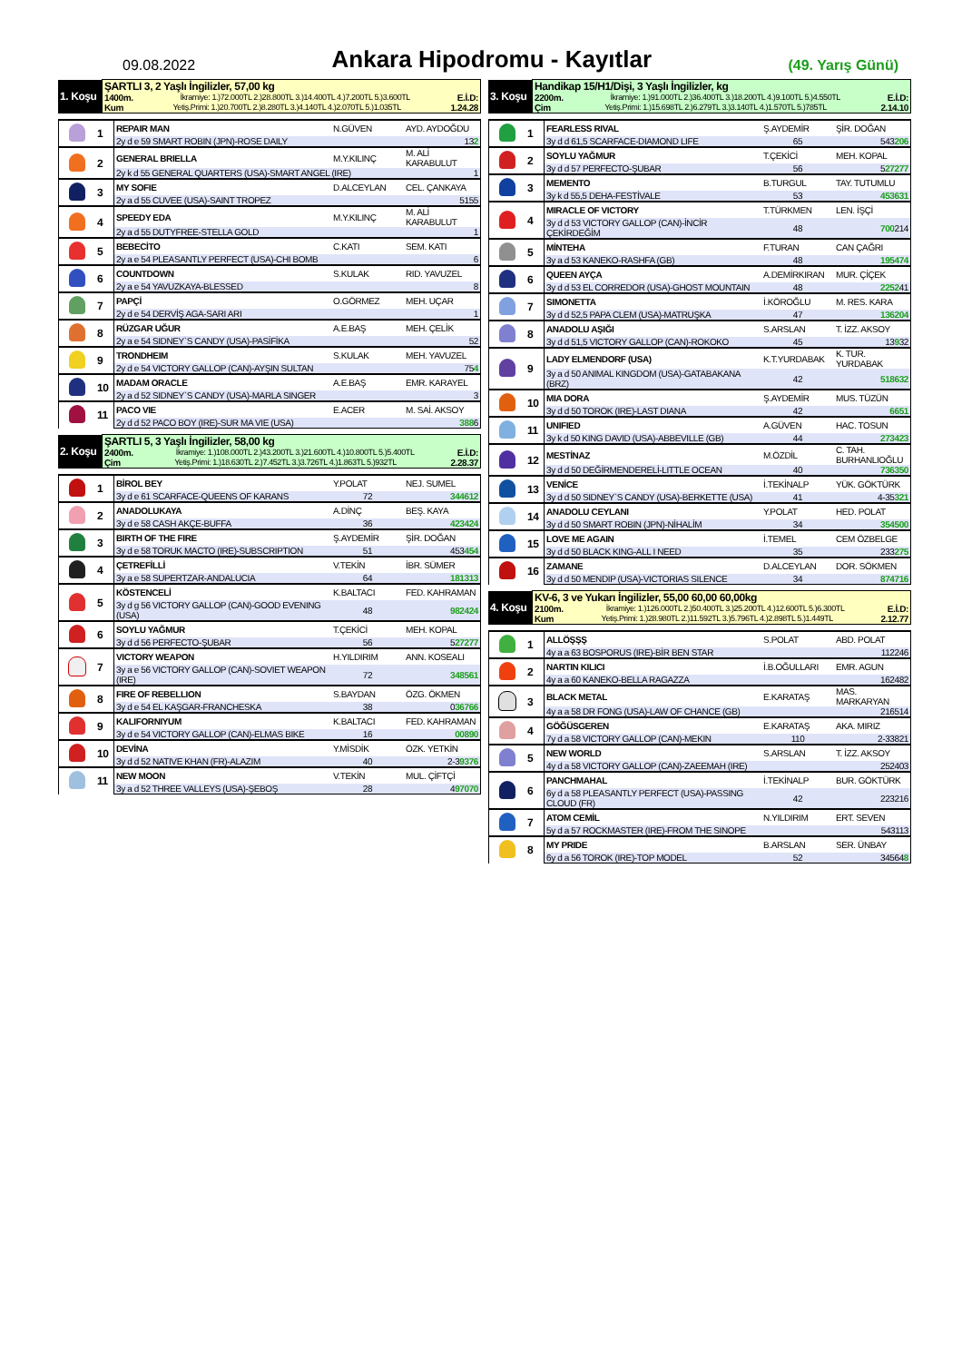09.08.2022
Ankara Hipodromu - Kayıtlar
(49. Yarış Günü)
| 1. Koşu | ŞARTLI 3, 2 Yaşlı İngilizler, 57,00 kg 1400m. İkramiye: 1.)72.000TL 2.)28.800TL 3.)14.400TL 4.)7.200TL 5.)3.600TL E.İ.D: Kum Yetiş.Primi: 1.)20.700TL 2.)8.280TL 3.)4.140TL 4.)2.070TL 5.)1.035TL 1.24.28 |
| | 1 | REPAIR MAN | N.GÜVEN | AYD. AYDOĞDU |
| | | 2y d e 59 SMART ROBIN (JPN)-ROSE DAILY | | 13 2 |
| | 2 | GENERAL BRIELLA | M.Y.KILINÇ | M. ALİ KARABULUT |
| | | 2y k d 55 GENERAL QUARTERS (USA)-SMART ANGEL (IRE) | | 1 |
| | 3 | MY SOFIE | D.ALCEYLAN | CEL. ÇANKAYA |
| | | 2y a d 55 CUVEE (USA)-SAINT TROPEZ | | 5155 |
| | 4 | SPEEDY EDA | M.Y.KILINÇ | M. ALİ KARABULUT |
| | | 2y a d 55 DUTYFREE-STELLA GOLD | | 1 |
| | 5 | BEBECİTO | C.KATI | SEM. KATI |
| | | 2y a e 54 PLEASANTLY PERFECT (USA)-CHI BOMB | | 6 |
| | 6 | COUNTDOWN | S.KULAK | RID. YAVUZEL |
| | | 2y a e 54 YAVUZKAYA-BLESSED | | 8 |
| | 7 | PAPÇİ | O.GÖRMEZ | MEH. UÇAR |
| | | 2y d e 54 DERVİŞ AGA-SARI ARI | | 1 |
| | 8 | RÜZGAR UĞUR | A.E.BAŞ | MEH. ÇELİK |
| | | 2y a e 54 SIDNEY`S CANDY (USA)-PASİFİKA | | 52 |
| | 9 | TRONDHEIM | S.KULAK | MEH. YAVUZEL |
| | | 2y d e 54 VICTORY GALLOP (CAN)-AYŞIN SULTAN | | 75 4 |
| | 10 | MADAM ORACLE | A.E.BAŞ | EMR. KARAYEL |
| | | 2y a d 52 SIDNEY`S CANDY (USA)-MARLA SINGER | | 3 |
| | 11 | PACO VIE | E.ACER | M. SAİ. AKSOY |
| | | 2y d d 52 PACO BOY (IRE)-SUR MA VIE (USA) | | 388 6 |
| 2. Koşu | ŞARTLI 5, 3 Yaşlı İngilizler, 58,00 kg 2400m. İkramiye: 1.)108.000TL 2.)43.200TL 3.)21.600TL 4.)10.800TL 5.)5.400TL E.İ.D: Çim Yetiş.Primi: 1.)18.630TL 2.)7.452TL 3.)3.726TL 4.)1.863TL 5.)932TL 2.28.37 |
| | 1 | BİROL BEY | Y.POLAT | NEJ. SUMEL |
| | | 3y d e 61 SCARFACE-QUEENS OF KARANS | 72 | 344612 |
| | 2 | ANADOLUKAYA | A.DİNÇ | BEŞ. KAYA |
| | | 3y d e 58 CASH AKÇE-BUFFA | 36 | 423424 |
| | 3 | BIRTH OF THE FIRE | Ş.AYDEMİR | ŞİR. DOĞAN |
| | | 3y d e 58 TORUK MACTO (IRE)-SUBSCRIPTION | 51 | 453 454 |
| | 4 | ÇETREFİLLİ | V.TEKİN | İBR. SÜMER |
| | | 3y a e 58 SUPERTZAR-ANDALUCIA | 64 | 181313 |
| | 5 | KÖSTENCELİ | K.BALTACI | FED. KAHRAMAN |
| | | 3y d g 56 VICTORY GALLOP (CAN)-GOOD EVENING (USA) | 48 | 982424 |
| | 6 | SOYLU YAĞMUR | T.ÇEKİCİ | MEH. KOPAL |
| | | 3y d d 56 PERFECTO-ŞUBAR | 56 | 5 27277 |
| | 7 | VICTORY WEAPON | H.YILDIRIM | ANN. KOSEALI |
| | | 3y a e 56 VICTORY GALLOP (CAN)-SOVIET WEAPON (IRE) | 72 | 348561 |
| | 8 | FIRE OF REBELLION | S.BAYDAN | ÖZG. ÖKMEN |
| | | 3y d e 54 EL KAŞGAR-FRANCHESKA | 38 | 0 36766 |
| | 9 | KALIFORNIYUM | K.BALTACI | FED. KAHRAMAN |
| | | 3y d e 54 VICTORY GALLOP (CAN)-ELMAS BIKE | 16 | 00890 |
| | 10 | DEVİNA | Y.MİSDİK | ÖZK. YETKİN |
| | | 3y d d 52 NATIVE KHAN (FR)-ALAZIM | 40 | 2-3 9376 |
| | 11 | NEW MOON | V.TEKİN | MUL. ÇİFTÇİ |
| | | 3y a d 52 THREE VALLEYS (USA)-ŞEBOŞ | 28 | 4 97070 |
| 3. Koşu | Handikap 15/H1/Dişi, 3 Yaşlı İngilizler, kg 2200m. İkramiye: 1.)91.000TL 2.)36.400TL 3.)18.200TL 4.)9.100TL 5.)4.550TL E.İ.D: Çim Yetiş.Primi: 1.)15.698TL 2.)6.279TL 3.)3.140TL 4.)1.570TL 5.)785TL 2.14.10 |
| | 1 | FEARLESS RIVAL | Ş.AYDEMİR | ŞİR. DOĞAN |
| | | 3y d d 61,5 SCARFACE-DIAMOND LIFE | 65 | 543 206 |
| | 2 | SOYLU YAĞMUR | T.ÇEKİCİ | MEH. KOPAL |
| | | 3y d d 57 PERFECTO-ŞUBAR | 56 | 5 27277 |
| | 3 | MEMENTO | B.TURGUL | TAY. TUTUMLU |
| | | 3y k d 55,5 DEHA-FESTİVALE | 53 | 453631 |
| | 4 | MIRACLE OF VICTORY | T.TÜRKMEN | LEN. İŞÇİ |
| | | 3y d d 53 VICTORY GALLOP (CAN)-İNCİR ÇEKİRDEĞİM | 48 | 700 214 |
| | 5 | MİNTEHA | F.TURAN | CAN ÇAĞRI |
| | | 3y a d 53 KANEKO-RASHFA (GB) | 48 | 195474 |
| | 6 | QUEEN AYÇA | A.DEMİRKIRAN | MUR. ÇİÇEK |
| | | 3y d d 53 EL CORREDOR (USA)-GHOST MOUNTAIN | 48 | 2252 41 |
| | 7 | SIMONETTA | İ.KÖROĞLU | M. RES. KARA |
| | | 3y d d 52,5 PAPA CLEM (USA)-MATRUŞKA | 47 | 136204 |
| | 8 | ANADOLU AŞIĞI | S.ARSLAN | T. İZZ. AKSOY |
| | | 3y d d 51,5 VICTORY GALLOP (CAN)-ROKOKO | 45 | 13 9 32 |
| | 9 | LADY ELMENDORF (USA) | K.T.YURDABAK | K. TUR. YURDABAK |
| | | 3y a d 50 ANIMAL KINGDOM (USA)-GATABAKANA (BRZ) | 42 | 518632 |
| | 10 | MIA DORA | Ş.AYDEMİR | MUS. TÜZÜN |
| | | 3y d d 50 TOROK (IRE)-LAST DIANA | 42 | 6651 |
| | 11 | UNIFIED | A.GÜVEN | HAC. TOSUN |
| | | 3y k d 50 KING DAVID (USA)-ABBEVILLE (GB) | 44 | 273423 |
| | 12 | MESTİNAZ | M.ÖZDİL | C. TAH. BURHANLIOĞLU |
| | | 3y d d 50 DEĞİRMENDERELİ-LITTLE OCEAN | 40 | 736350 |
| | 13 | VENİCE | İ.TEKİNALP | YÜK. GÖKTÜRK |
| | | 3y d d 50 SIDNEY`S CANDY (USA)-BERKETTE (USA) | 41 | 4-35 321 |
| | 14 | ANADOLU CEYLANI | Y.POLAT | HED. POLAT |
| | | 3y d d 50 SMART ROBIN (JPN)-NİHALİM | 34 | 354500 |
| | 15 | LOVE ME AGAIN | İ.TEMEL | CEM ÖZBELGE |
| | | 3y d d 50 BLACK KING-ALL I NEED | 35 | 233 275 |
| | 16 | ZAMANE | D.ALCEYLAN | DOR. SÖKMEN |
| | | 3y d d 50 MENDIP (USA)-VICTORIAS SILENCE | 34 | 874716 |
| 4. Koşu | KV-6, 3 ve Yukarı İngilizler, 55,00 60,00 60,00kg 2100m. İkramiye: 1.)126.000TL 2.)50.400TL 3.)25.200TL 4.)12.600TL 5.)6.300TL E.İ.D: Kum Yetiş.Primi: 1.)28.980TL 2.)11.592TL 3.)5.796TL 4.)2.898TL 5.)1.449TL 2.12.77 |
| | 1 | ALLÖŞŞŞ | S.POLAT | ABD. POLAT |
| | | 4y a a 63 BOSPORUS (IRE)-BİR BEN STAR | | 112246 |
| | 2 | NARTIN KILICI | İ.B.OĞULLARI | EMR. AGUN |
| | | 4y a a 60 KANEKO-BELLA RAGAZZA | | 162482 |
| | 3 | BLACK METAL | E.KARATAŞ | MAS. MARKARYAN |
| | | 4y a a 58 DR FONG (USA)-LAW OF CHANCE (GB) | | 216514 |
| | 4 | GÖĞÜSGEREN | E.KARATAŞ | AKA. MIRIZ |
| | | 7y d a 58 VICTORY GALLOP (CAN)-MEKIN | 110 | 2-33821 |
| | 5 | NEW WORLD | S.ARSLAN | T. İZZ. AKSOY |
| | | 4y d a 58 VICTORY GALLOP (CAN)-ZAEEMAH (IRE) | | 252403 |
| | 6 | PANCHMAHAL | İ.TEKİNALP | BUR. GÖKTÜRK |
| | | 6y d a 58 PLEASANTLY PERFECT (USA)-PASSING CLOUD (FR) | 42 | 223216 |
| | 7 | ATOM CEMİL | N.YILDIRIM | ERT. SEVEN |
| | | 5y d a 57 ROCKMASTER (IRE)-FROM THE SINOPE | | 543113 |
| | 8 | MY PRIDE | B.ARSLAN | SER. ÜNBAY |
| | | 6y d a 56 TOROK (IRE)-TOP MODEL | 52 | 34564 8 |